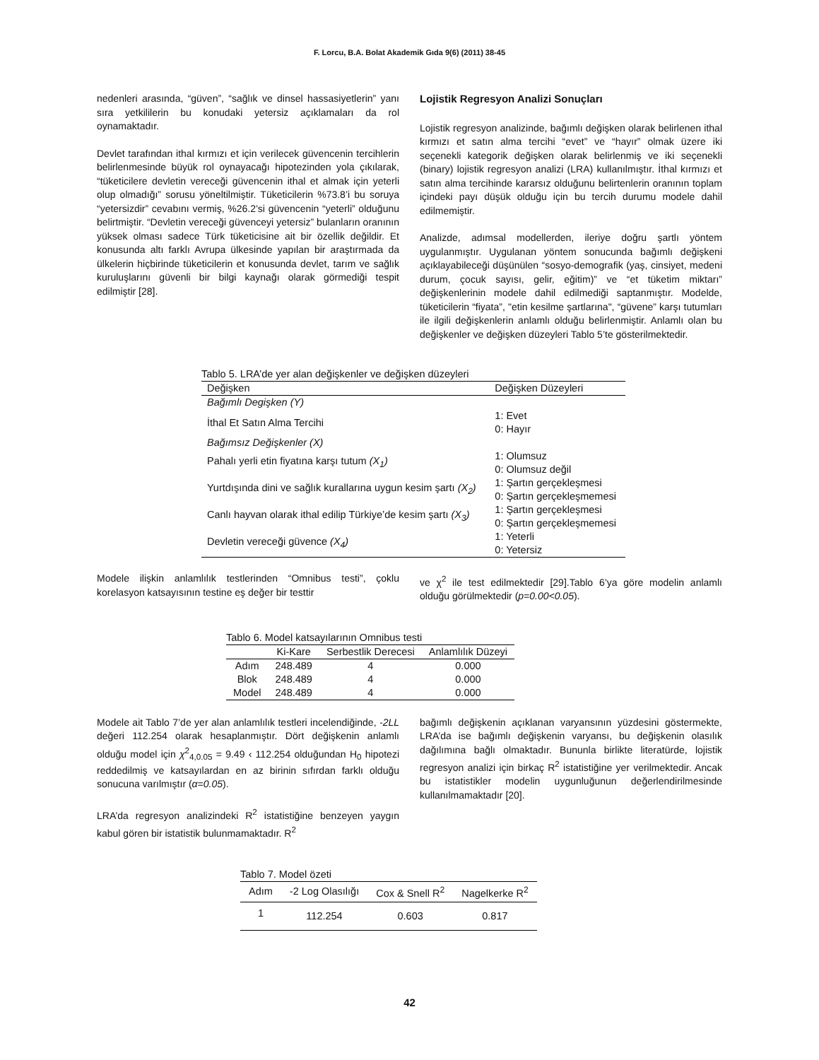F. Lorcu, B.A. Bolat Akademik Gıda 9(6) (2011) 38-45
nedenleri arasında, “güven”, “sağlık ve dinsel hassasiyetlerin” yanı sıra yetkililerin bu konudaki yetersiz açıklamaları da rol oynamaktadır.
Devlet tarafından ithal kırmızı et için verilecek güvencenin tercihlerin belirlenmesinde büyük rol oynayacağı hipotezinden yola çıkılarak, “tüketicilere devletin vereceği güvencenin ithal et almak için yeterli olup olmadığı” sorusu yöneltilmiştir. Tüketicilerin %73.8’i bu soruya “yetersizdir” cevabını vermiş, %26.2’si güvencenin “yeterli” olduğunu belirtmiştir. “Devletin vereceği güvenceyi yetersiz” bulanların oranının yüksek olması sadece Türk tüketicisine ait bir özellik değildir. Et konusunda altı farklı Avrupa ülkesinde yapılan bir araştırmada da ülkelerin hiçbirinde tüketicilerin et konusunda devlet, tarım ve sağlık kuruluşlarını güvenli bir bilgi kaynağı olarak görmediği tespit edilmiştir [28].
Lojistik Regresyon Analizi Sonuçları
Lojistik regresyon analizinde, bağımlı değişken olarak belirlenen ithal kırmızı et satın alma tercihi “evet” ve “hayır” olmak üzere iki seçenekli kategorik değişken olarak belirlenmiş ve iki seçenekli (binary) lojistik regresyon analizi (LRA) kullanılmıştır. İthal kırmızı et satın alma tercihinde kararsız olduğunu belirtenlerin oranının toplam içindeki payı düşük olduğu için bu tercih durumu modele dahil edilmemiştir.
Analizde, adımsal modellerden, ileriye doğru şartlı yöntem uygulanmıştır. Uygulanan yöntem sonucunda bağımlı değişkeni açıklayabileceği düşünülen “sosyo-demografik (yaş, cinsiyet, medeni durum, çocuk sayısı, gelir, eğitim)” ve “et tüketim miktarı” değişkenlerinin modele dahil edilmediği saptanmıştır. Modelde, tüketicilerin “fiyata”, "etin kesilme şartlarına", “güvene” karşı tutumları ile ilgili değişkenlerin anlamlı olduğu belirlenmiştir. Anlamlı olan bu değişkenler ve değişken düzeyleri Tablo 5’te gösterilmektedir.
Tablo 5. LRA’de yer alan değişkenler ve değişken düzeyleri
| Değişken | Değişken Düzeyleri |
| --- | --- |
| Bağımlı Degişken (Y) | |
| İthal Et Satın Alma Tercihi | 1: Evet 0: Hayır |
| Bağımsız Değişkenler (X) | |
| Pahalı yerli etin fiyatına karşı tutum (X<sub>1</sub>) | 1: Olumsuz 0: Olumsuz değil |
| Yurtdışında dini ve sağlık kurallarına uygun kesim şartı (X<sub>2</sub>) | 1: Şartın gerçekleşmesi 0: Şartın gerçekleşmemesi |
| Canlı hayvan olarak ithal edilip Türkiye’de kesim şartı (X<sub>3</sub>) | 1: Şartın gerçekleşmesi 0: Şartın gerçekleşmemesi |
| Devletin vereceği güvence (X<sub>4</sub>) | 1: Yeterli 0: Yetersiz |
Modele ilişkin anlamlılık testlerinden “Omnibus testi”, çoklu korelasyon katsayısının testine eş değer bir testtir
ve χ<sup>2</sup> ile test edilmektedir [29].Tablo 6’ya göre modelin anlamlı olduğu görülmektedir (p=0.00<0.05).
Tablo 6. Model katsayılarının Omnibus testi
| | Ki-Kare | Serbestlik Derecesi | Anlamlılık Düzeyi |
| --- | --- | --- | --- |
| Adım | 248.489 | 4 | 0.000 |
| Blok | 248.489 | 4 | 0.000 |
| Model | 248.489 | 4 | 0.000 |
Modele ait Tablo 7’de yer alan anlamlılık testleri incelendiğinde, -2LL değeri 112.254 olarak hesaplanmıştır. Dört değişkenin anlamlı olduğu model için χ<sup>2</sup><sub>4,0.05</sub> = 9.49 ‹ 112.254 olduğundan H<sub>0</sub> hipotezi reddedilmiş ve katsayılardan en az birinin sıfırdan farklı olduğu sonucuna varılmıştır (α=0.05).
LRA’da regresyon analizindeki R<sup>2</sup> istatistiğine benzeyen yaygın kabul gören bir istatistik bulunmamaktadır. R<sup>2</sup>
bağımlı değişkenin açıklanan varyansının yüzdesini göstermekte, LRA’da ise bağımlı değişkenin varyansı, bu değişkenin olasılık dağılımına bağlı olmaktadır. Bununla birlikte literatürde, lojistik regresyon analizi için birkaç R<sup>2</sup> istatistiğine yer verilmektedir. Ancak bu istatistikler modelin uygunluğunun değerlendirilmesinde kullanılmamaktadır [20].
Tablo 7. Model özeti
| Adım | -2 Log Olasılığı | Cox & Snell R<sup>2</sup> | Nagelkerke R<sup>2</sup> |
| --- | --- | --- | --- |
| 1 | 112.254 | 0.603 | 0.817 |
42